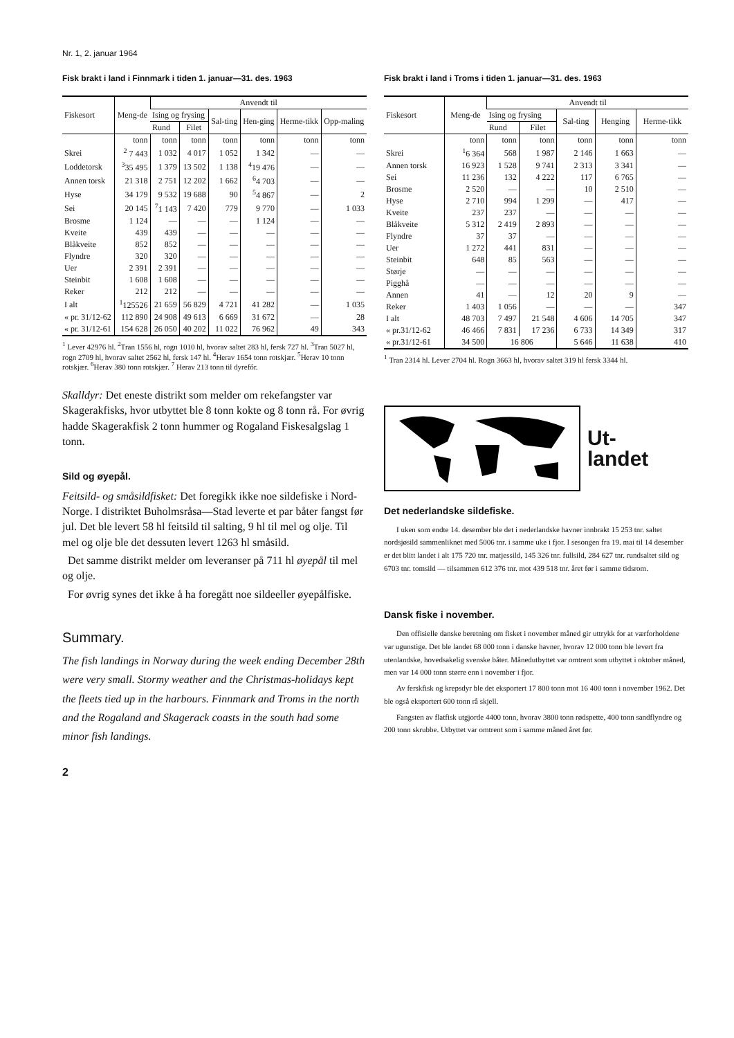Nr. 1, 2. januar 1964
Fisk brakt i land i Finnmark i tiden 1. januar—31. des. 1963
| Fiskesort | Meng-de | Anvendt til | | | | | |
| --- | --- | --- | --- | --- | --- | --- | --- |
| | | Ising og frysing | | Sal-ting | Hen-ging | Herme-tikk | Opp-maling |
| | | Rund | Filet | | | | |
| | tonn | tonn | tonn | tonn | tonn | tonn | tonn |
| Skrei | <sup>2</sup> 7 443 | 1 032 | 4 017 | 1 052 | 1 342 | — | — |
| Loddetorsk | <sup>3</sup> 35 495 | 1 379 | 13 502 | 1 138 | <sup>4</sup> 19 476 | — | — |
| Annen torsk | 21 318 | 2 751 | 12 202 | 1 662 | <sup>6</sup> 4 703 | — | — |
| Hyse | 34 179 | 9 532 | 19 688 | 90 | <sup>5</sup> 4 867 | — | 2 |
| Sei | 20 145 | <sup>7</sup> 1 143 | 7 420 | 779 | 9 770 | — | 1 033 |
| Brosme | 1 124 | — | — | — | 1 124 | — | — |
| Kveite | 439 | 439 | — | — | — | — | — |
| Blåkveite | 852 | 852 | — | — | — | — | — |
| Flyndre | 320 | 320 | — | — | — | — | — |
| Uer | 2 391 | 2 391 | — | — | — | — | — |
| Steinbit | 1 608 | 1 608 | — | — | — | — | — |
| Reker | 212 | 212 | — | — | — | — | — |
| I alt | <sup>1</sup> 125526 | 21 659 | 56 829 | 4 721 | 41 282 | — | 1 035 |
| « pr. 31/12-62 | 112 890 | 24 908 | 49 613 | 6 669 | 31 672 | — | 28 |
| « pr. 31/12-61 | 154 628 | 26 050 | 40 202 | 11 022 | 76 962 | 49 | 343 |
<sup>1</sup> Lever 42976 hl. <sup>2</sup>Tran 1556 hl, rogn 1010 hl, hvorav saltet 283 hl, fersk 727 hl. <sup>3</sup>Tran 5027 hl, rogn 2709 hl, hvorav saltet 2562 hl, fersk 147 hl. <sup>4</sup>Herav 1654 tonn rotskjær. <sup>5</sup>Herav 10 tonn rotskjær. <sup>6</sup>Herav 380 tonn rotskjær. <sup>7</sup> Herav 213 tonn til dyrefór.
Skalldyr: Det eneste distrikt som melder om rekefangster var Skagerakfisks, hvor utbyttet ble 8 tonn kokte og 8 tonn rå. For øvrig hadde Skagerakfisk 2 tonn hummer og Rogaland Fiskesalgslag 1 tonn.
Sild og øyepål.
Feitsild- og småsildfisket: Det foregikk ikke noe sildefiske i Nord-Norge. I distriktet Buholmsråsa—Stad leverte et par båter fangst før jul. Det ble levert 58 hl feitsild til salting, 9 hl til mel og olje. Til mel og olje ble det dessuten levert 1263 hl småsild.
Det samme distrikt melder om leveranser på 711 hl øyepål til mel og olje.
For øvrig synes det ikke å ha foregått noe sildeeller øyepålfiske.
Summary.
The fish landings in Norway during the week ending December 28th were very small. Stormy weather and the Christmas-holidays kept the fleets tied up in the harbours. Finnmark and Troms in the north and the Rogaland and Skagerack coasts in the south had some minor fish landings.
2
Fisk brakt i land i Troms i tiden 1. januar—31. des. 1963
| Fiskesort | Meng-de | Anvendt til | | | | |
| --- | --- | --- | --- | --- | --- | --- |
| | | Ising og frysing | | Sal-ting | Henging | Herme-tikk |
| | | Rund | Filet | | | |
| | tonn | tonn | tonn | tonn | tonn | tonn |
| Skrei | <sup>1</sup> 6 364 | 568 | 1 987 | 2 146 | 1 663 | — |
| Annen torsk | 16 923 | 1 528 | 9 741 | 2 313 | 3 341 | — |
| Sei | 11 236 | 132 | 4 222 | 117 | 6 765 | — |
| Brosme | 2 520 | — | — | 10 | 2 510 | — |
| Hyse | 2 710 | 994 | 1 299 | — | 417 | — |
| Kveite | 237 | 237 | — | — | — | — |
| Blåkveite | 5 312 | 2 419 | 2 893 | — | — | — |
| Flyndre | 37 | 37 | — | — | — | — |
| Uer | 1 272 | 441 | 831 | — | — | — |
| Steinbit | 648 | 85 | 563 | — | — | — |
| Størje | — | — | — | — | — | — |
| Pigghå | — | — | — | — | — | — |
| Annen | 41 | — | 12 | 20 | 9 | — |
| Reker | 1 403 | 1 056 | — | — | — | 347 |
| I alt | 48 703 | 7 497 | 21 548 | 4 606 | 14 705 | 347 |
| « pr.31/12-62 | 46 466 | 7 831 | 17 236 | 6 733 | 14 349 | 317 |
| « pr.31/12-61 | 34 500 | 16 806 | | 5 646 | 11 638 | 410 |
<sup>1</sup> Tran 2314 hl. Lever 2704 hl. Rogn 3663 hl, hvorav saltet 319 hl fersk 3344 hl.
Ut-
landet
Det nederlandske sildefiske.
I uken som endte 14. desember ble det i nederlandske havner innbrakt 15 253 tnr. saltet nordsjøsild sammenliknet med 5006 tnr. i samme uke i fjor. I sesongen fra 19. mai til 14 desember er det blitt landet i alt 175 720 tnr. matjessild, 145 326 tnr. fullsild, 284 627 tnr. rundsaltet sild og 6703 tnr. tomsild — tilsammen 612 376 tnr. mot 439 518 tnr. året før i samme tidsrom.
Dansk fiske i november.
Den offisielle danske beretning om fisket i november måned gir uttrykk for at værforholdene var ugunstige. Det ble landet 68 000 tonn i danske havner, hvorav 12 000 tonn ble levert fra utenlandske, hovedsakelig svenske båter. Månedutbyttet var omtrent som utbyttet i oktober måned, men var 14 000 tonn større enn i november i fjor.
Av ferskfisk og krepsdyr ble det eksportert 17 800 tonn mot 16 400 tonn i november 1962. Det ble også eksportert 600 tonn rå skjell.
Fangsten av flatfisk utgjorde 4400 tonn, hvorav 3800 tonn rødspette, 400 tonn sandflyndre og 200 tonn skrubbe. Utbyttet var omtrent som i samme måned året før.